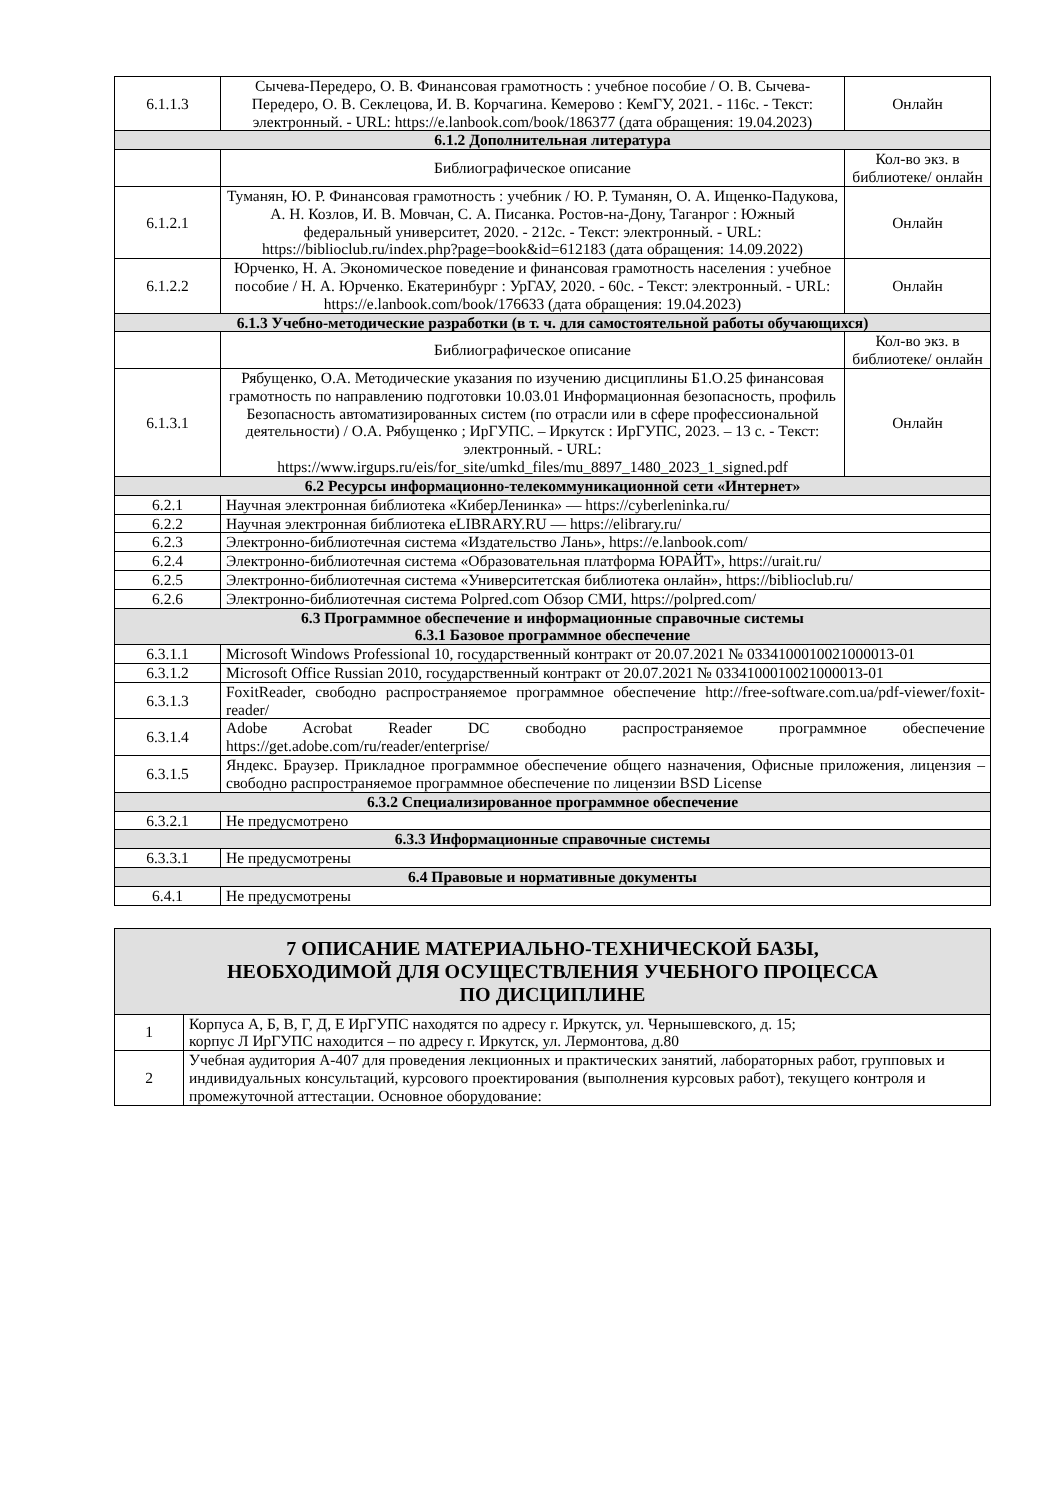| 6.1.1.3 | Сычева-Передеро, О. В. Финансовая грамотность : учебное пособие / О. В. Сычева-Передеро, О. В. Секлецова, И. В. Корчагина. Кемерово : КемГУ, 2021. - 116с. - Текст: электронный. - URL: https://e.lanbook.com/book/186377 (дата обращения: 19.04.2023) | Онлайн |
| 6.1.2 Дополнительная литература | | |
| | Библиографическое описание | Кол-во экз. в библиотеке/ онлайн |
| 6.1.2.1 | Туманян, Ю. Р. Финансовая грамотность : учебник / Ю. Р. Туманян, О. А. Ищенко-Падукова, А. Н. Козлов, И. В. Мовчан, С. А. Писанка. Ростов-на-Дону, Таганрог : Южный федеральный университет, 2020. - 212с. - Текст: электронный. - URL: https://biblioclub.ru/index.php?page=book&id=612183 (дата обращения: 14.09.2022) | Онлайн |
| 6.1.2.2 | Юрченко, Н. А. Экономическое поведение и финансовая грамотность населения : учебное пособие / Н. А. Юрченко. Екатеринбург : УрГАУ, 2020. - 60с. - Текст: электронный. - URL: https://e.lanbook.com/book/176633 (дата обращения: 19.04.2023) | Онлайн |
| 6.1.3 Учебно-методические разработки (в т. ч. для самостоятельной работы обучающихся) | | |
| | Библиографическое описание | Кол-во экз. в библиотеке/ онлайн |
| 6.1.3.1 | Рябущенко, О.А. Методические указания по изучению дисциплины Б1.О.25 финансовая грамотность по направлению подготовки 10.03.01 Информационная безопасность, профиль Безопасность автоматизированных систем (по отрасли или в сфере профессиональной деятельности) / О.А. Рябущенко ; ИрГУПС. – Иркутск : ИрГУПС, 2023. – 13 с. - Текст: электронный. - URL: https://www.irgups.ru/eis/for_site/umkd_files/mu_8897_1480_2023_1_signed.pdf | Онлайн |
| 6.2 Ресурсы информационно-телекоммуникационной сети «Интернет» | | |
| 6.2.1 | Научная электронная библиотека «КиберЛенинка» — https://cyberleninka.ru/ | |
| 6.2.2 | Научная электронная библиотека eLIBRARY.RU — https://elibrary.ru/ | |
| 6.2.3 | Электронно-библиотечная система «Издательство Лань», https://e.lanbook.com/ | |
| 6.2.4 | Электронно-библиотечная система «Образовательная платформа ЮРАЙТ», https://urait.ru/ | |
| 6.2.5 | Электронно-библиотечная система «Университетская библиотека онлайн», https://biblioclub.ru/ | |
| 6.2.6 | Электронно-библиотечная система Polpred.com Обзор СМИ, https://polpred.com/ | |
| 6.3 Программное обеспечение и информационные справочные системы 6.3.1 Базовое программное обеспечение | | |
| 6.3.1.1 | Microsoft Windows Professional 10, государственный контракт от 20.07.2021 № 0334100010021000013-01 | |
| 6.3.1.2 | Microsoft Office Russian 2010, государственный контракт от 20.07.2021 № 0334100010021000013-01 | |
| 6.3.1.3 | FoxitReader, свободно распространяемое программное обеспечение http://free-software.com.ua/pdf-viewer/foxit-reader/ | |
| 6.3.1.4 | Adobe Acrobat Reader DC свободно распространяемое программное обеспечение https://get.adobe.com/ru/reader/enterprise/ | |
| 6.3.1.5 | Яндекс. Браузер. Прикладное программное обеспечение общего назначения, Офисные приложения, лицензия – свободно распространяемое программное обеспечение по лицензии BSD License | |
| 6.3.2 Специализированное программное обеспечение | | |
| 6.3.2.1 | Не предусмотрено | |
| 6.3.3 Информационные справочные системы | | |
| 6.3.3.1 | Не предусмотрены | |
| 6.4 Правовые и нормативные документы | | |
| 6.4.1 | Не предусмотрены | |
| 7 ОПИСАНИЕ МАТЕРИАЛЬНО-ТЕХНИЧЕСКОЙ БАЗЫ, НЕОБХОДИМОЙ ДЛЯ ОСУЩЕСТВЛЕНИЯ УЧЕБНОГО ПРОЦЕССА ПО ДИСЦИПЛИНЕ | |
| 1 | Корпуса А, Б, В, Г, Д, Е ИрГУПС находятся по адресу г. Иркутск, ул. Чернышевского, д. 15; корпус Л ИрГУПС находится – по адресу г. Иркутск, ул. Лермонтова, д.80 |
| 2 | Учебная аудитория А-407 для проведения лекционных и практических занятий, лабораторных работ, групповых и индивидуальных консультаций, курсового проектирования (выполнения курсовых работ), текущего контроля и промежуточной аттестации. Основное оборудование: |